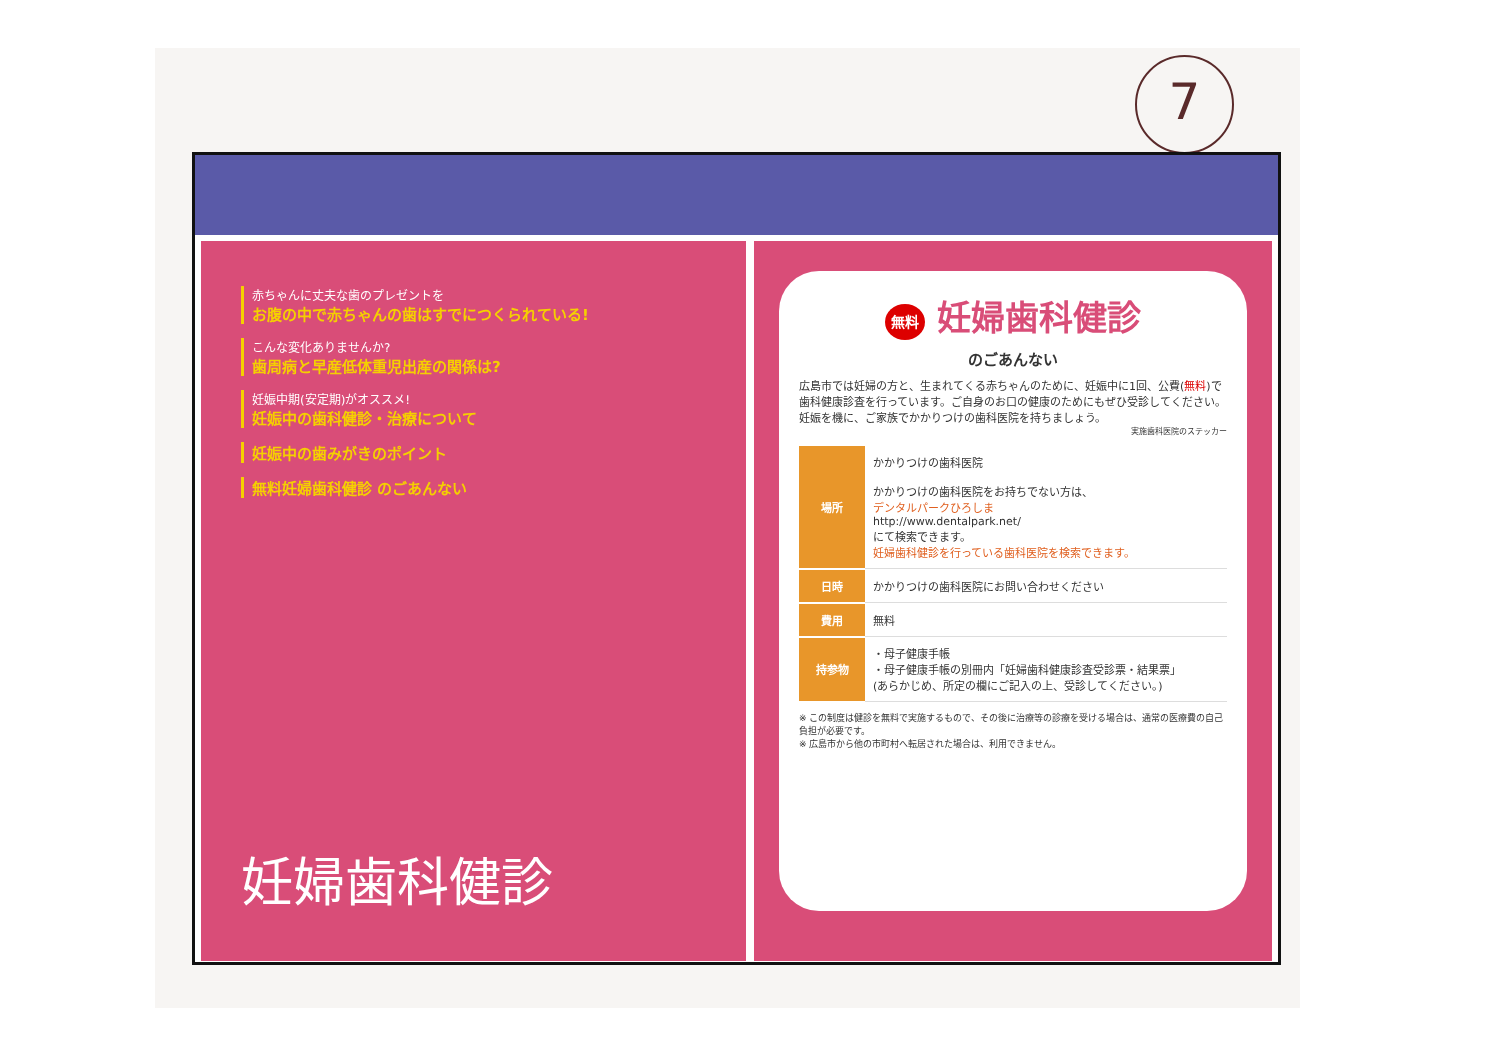7
赤ちゃんに丈夫な歯のプレゼントを
お腹の中で赤ちゃんの歯はすでにつくられている!
こんな変化ありませんか?
歯周病と早産低体重児出産の関係は?
妊娠中期(安定期)がオススメ!
妊娠中の歯科健診・治療について
妊娠中の歯みがきのポイント
無料妊婦歯科健診 のごあんない
妊婦歯科健診
無料 妊婦歯科健診
のごあんない
広島市では妊婦の方と、生まれてくる赤ちゃんのために、妊娠中に1回、公費(無料)で歯科健康診査を行っています。ご自身のお口の健康のためにもぜひ受診してください。妊娠を機に、ご家族でかかりつけの歯科医院を持ちましょう。
実施歯科医院のステッカー
| 場所 | かかりつけの歯科医院 かかりつけの歯科医院をお持ちでない方は、 デンタルパークひろしま http://www.dentalpark.net/ にて検索できます。 妊婦歯科健診を行っている歯科医院を検索できます。 |
| 日時 | かかりつけの歯科医院にお問い合わせください |
| 費用 | 無料 |
| 持参物 | ・母子健康手帳 ・母子健康手帳の別冊内「妊婦歯科健康診査受診票・結果票」 (あらかじめ、所定の欄にご記入の上、受診してください。) |
※ この制度は健診を無料で実施するもので、その後に治療等の診療を受ける場合は、通常の医療費の自己負担が必要です。
※ 広島市から他の市町村へ転居された場合は、利用できません。